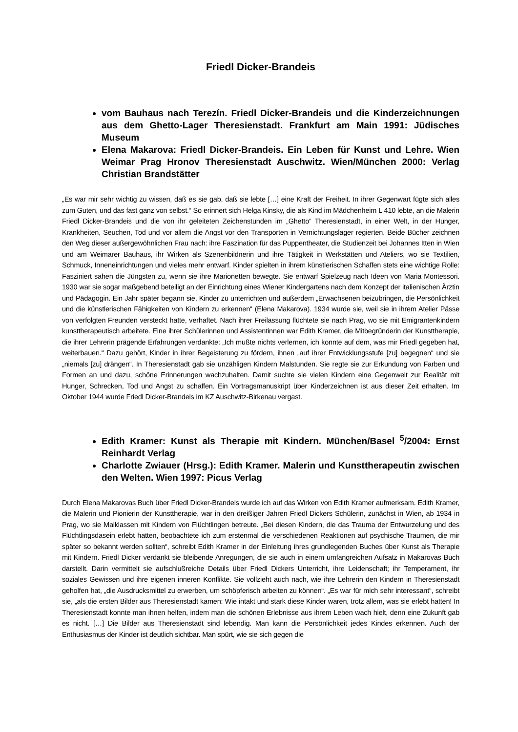Friedl Dicker-Brandeis
vom Bauhaus nach Terezín. Friedl Dicker-Brandeis und die Kinderzeichnungen aus dem Ghetto-Lager Theresienstadt. Frankfurt am Main 1991: Jüdisches Museum
Elena Makarova: Friedl Dicker-Brandeis. Ein Leben für Kunst und Lehre. Wien Weimar Prag Hronov Theresienstadt Auschwitz. Wien/München 2000: Verlag Christian Brandstätter
„Es war mir sehr wichtig zu wissen, daß es sie gab, daß sie lebte […] eine Kraft der Freiheit. In ihrer Gegenwart fügte sich alles zum Guten, und das fast ganz von selbst.“ So erinnert sich Helga Kinsky, die als Kind im Mädchenheim L 410 lebte, an die Malerin Friedl Dicker-Brandeis und die von ihr geleiteten Zeichenstunden im „Ghetto“ Theresienstadt, in einer Welt, in der Hunger, Krankheiten, Seuchen, Tod und vor allem die Angst vor den Transporten in Vernichtungslager regierten. Beide Bücher zeichnen den Weg dieser außergewöhnlichen Frau nach: ihre Faszination für das Puppentheater, die Studienzeit bei Johannes Itten in Wien und am Weimarer Bauhaus, ihr Wirken als Szenenbildnerin und ihre Tätigkeit in Werkstätten und Ateliers, wo sie Textilien, Schmuck, Inneneinrichtungen und vieles mehr entwarf. Kinder spielten in ihrem künstlerischen Schaffen stets eine wichtige Rolle: Fasziniert sahen die Jüngsten zu, wenn sie ihre Marionetten bewegte. Sie entwarf Spielzeug nach Ideen von Maria Montessori. 1930 war sie sogar maßgebend beteiligt an der Einrichtung eines Wiener Kindergartens nach dem Konzept der italienischen Ärztin und Pädagogin. Ein Jahr später begann sie, Kinder zu unterrichten und außerdem „Erwachsenen beizubringen, die Persönlichkeit und die künstlerischen Fähigkeiten von Kindern zu erkennen“ (Elena Makarova). 1934 wurde sie, weil sie in ihrem Atelier Pässe von verfolgten Freunden versteckt hatte, verhaftet. Nach ihrer Freilassung flüchtete sie nach Prag, wo sie mit Emigrantenkindern kunsttherapeutisch arbeitete. Eine ihrer Schülerinnen und Assistentinnen war Edith Kramer, die Mitbegründerin der Kunsttherapie, die ihrer Lehrerin prägende Erfahrungen verdankte: „Ich mußte nichts verlernen, ich konnte auf dem, was mir Friedl gegeben hat, weiterbauen.“ Dazu gehört, Kinder in ihrer Begeisterung zu fördern, ihnen „auf ihrer Entwicklungsstufe [zu] begegnen“ und sie „niemals [zu] drängen“. In Theresienstadt gab sie unzähligen Kindern Malstunden. Sie regte sie zur Erkundung von Farben und Formen an und dazu, schöne Erinnerungen wachzuhalten. Damit suchte sie vielen Kindern eine Gegenwelt zur Realität mit Hunger, Schrecken, Tod und Angst zu schaffen. Ein Vortragsmanuskript über Kinderzeichnen ist aus dieser Zeit erhalten. Im Oktober 1944 wurde Friedl Dicker-Brandeis im KZ Auschwitz-Birkenau vergast.
Edith Kramer: Kunst als Therapie mit Kindern. München/Basel <sup>5</sup>/2004: Ernst Reinhardt Verlag
Charlotte Zwiauer (Hrsg.): Edith Kramer. Malerin und Kunsttherapeutin zwischen den Welten. Wien 1997: Picus Verlag
Durch Elena Makarovas Buch über Friedl Dicker-Brandeis wurde ich auf das Wirken von Edith Kramer aufmerksam. Edith Kramer, die Malerin und Pionierin der Kunsttherapie, war in den dreißiger Jahren Friedl Dickers Schülerin, zunächst in Wien, ab 1934 in Prag, wo sie Malklassen mit Kindern von Flüchtlingen betreute. „Bei diesen Kindern, die das Trauma der Entwurzelung und des Flüchtlingsdasein erlebt hatten, beobachtete ich zum erstenmal die verschiedenen Reaktionen auf psychische Traumen, die mir später so bekannt werden sollten“, schreibt Edith Kramer in der Einleitung ihres grundlegenden Buches über Kunst als Therapie mit Kindern. Friedl Dicker verdankt sie bleibende Anregungen, die sie auch in einem umfangreichen Aufsatz in Makarovas Buch darstellt. Darin vermittelt sie aufschlußreiche Details über Friedl Dickers Unterricht, ihre Leidenschaft; ihr Temperament, ihr soziales Gewissen und ihre eigenen inneren Konflikte. Sie vollzieht auch nach, wie ihre Lehrerin den Kindern in Theresienstadt geholfen hat, „die Ausdrucksmittel zu erwerben, um schöpferisch arbeiten zu können“. „Es war für mich sehr interessant“, schreibt sie, „als die ersten Bilder aus Theresienstadt kamen: Wie intakt und stark diese Kinder waren, trotz allem, was sie erlebt hatten! In Theresienstadt konnte man ihnen helfen, indem man die schönen Erlebnisse aus ihrem Leben wach hielt, denn eine Zukunft gab es nicht. […] Die Bilder aus Theresienstadt sind lebendig. Man kann die Persönlichkeit jedes Kindes erkennen. Auch der Enthusiasmus der Kinder ist deutlich sichtbar. Man spürt, wie sie sich gegen die